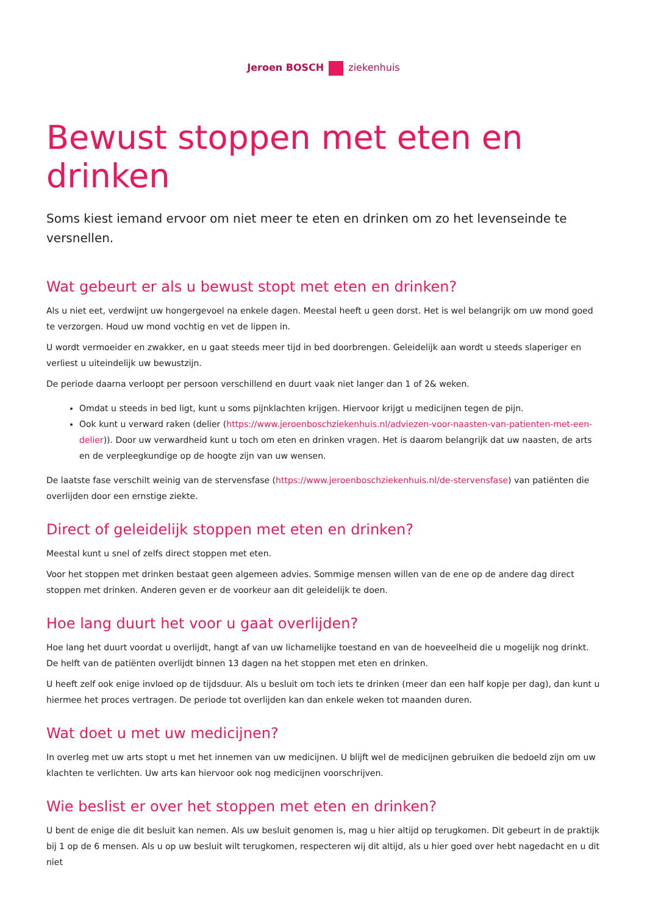Jeroen BOSCH ziekenhuis
Bewust stoppen met eten en drinken
Soms kiest iemand ervoor om niet meer te eten en drinken om zo het levenseinde te versnellen.
Wat gebeurt er als u bewust stopt met eten en drinken?
Als u niet eet, verdwijnt uw hongergevoel na enkele dagen. Meestal heeft u geen dorst. Het is wel belangrijk om uw mond goed te verzorgen. Houd uw mond vochtig en vet de lippen in.
U wordt vermoeider en zwakker, en u gaat steeds meer tijd in bed doorbrengen. Geleidelijk aan wordt u steeds slaperiger en verliest u uiteindelijk uw bewustzijn.
De periode daarna verloopt per persoon verschillend en duurt vaak niet langer dan 1 of 2& weken.
Omdat u steeds in bed ligt, kunt u soms pijnklachten krijgen. Hiervoor krijgt u medicijnen tegen de pijn.
Ook kunt u verward raken (delier (https://www.jeroenboschziekenhuis.nl/adviezen-voor-naasten-van-patienten-met-een-delier)). Door uw verwardheid kunt u toch om eten en drinken vragen. Het is daarom belangrijk dat uw naasten, de arts en de verpleegkundige op de hoogte zijn van uw wensen.
De laatste fase verschilt weinig van de stervensfase (https://www.jeroenboschziekenhuis.nl/de-stervensfase) van patiënten die overlijden door een ernstige ziekte.
Direct of geleidelijk stoppen met eten en drinken?
Meestal kunt u snel of zelfs direct stoppen met eten.
Voor het stoppen met drinken bestaat geen algemeen advies. Sommige mensen willen van de ene op de andere dag direct stoppen met drinken. Anderen geven er de voorkeur aan dit geleidelijk te doen.
Hoe lang duurt het voor u gaat overlijden?
Hoe lang het duurt voordat u overlijdt, hangt af van uw lichamelijke toestand en van de hoeveelheid die u mogelijk nog drinkt. De helft van de patiënten overlijdt binnen 13 dagen na het stoppen met eten en drinken.
U heeft zelf ook enige invloed op de tijdsduur. Als u besluit om toch iets te drinken (meer dan een half kopje per dag), dan kunt u hiermee het proces vertragen. De periode tot overlijden kan dan enkele weken tot maanden duren.
Wat doet u met uw medicijnen?
In overleg met uw arts stopt u met het innemen van uw medicijnen. U blijft wel de medicijnen gebruiken die bedoeld zijn om uw klachten te verlichten. Uw arts kan hiervoor ook nog medicijnen voorschrijven.
Wie beslist er over het stoppen met eten en drinken?
U bent de enige die dit besluit kan nemen. Als uw besluit genomen is, mag u hier altijd op terugkomen. Dit gebeurt in de praktijk bij 1 op de 6 mensen. Als u op uw besluit wilt terugkomen, respecteren wij dit altijd, als u hier goed over hebt nagedacht en u dit niet